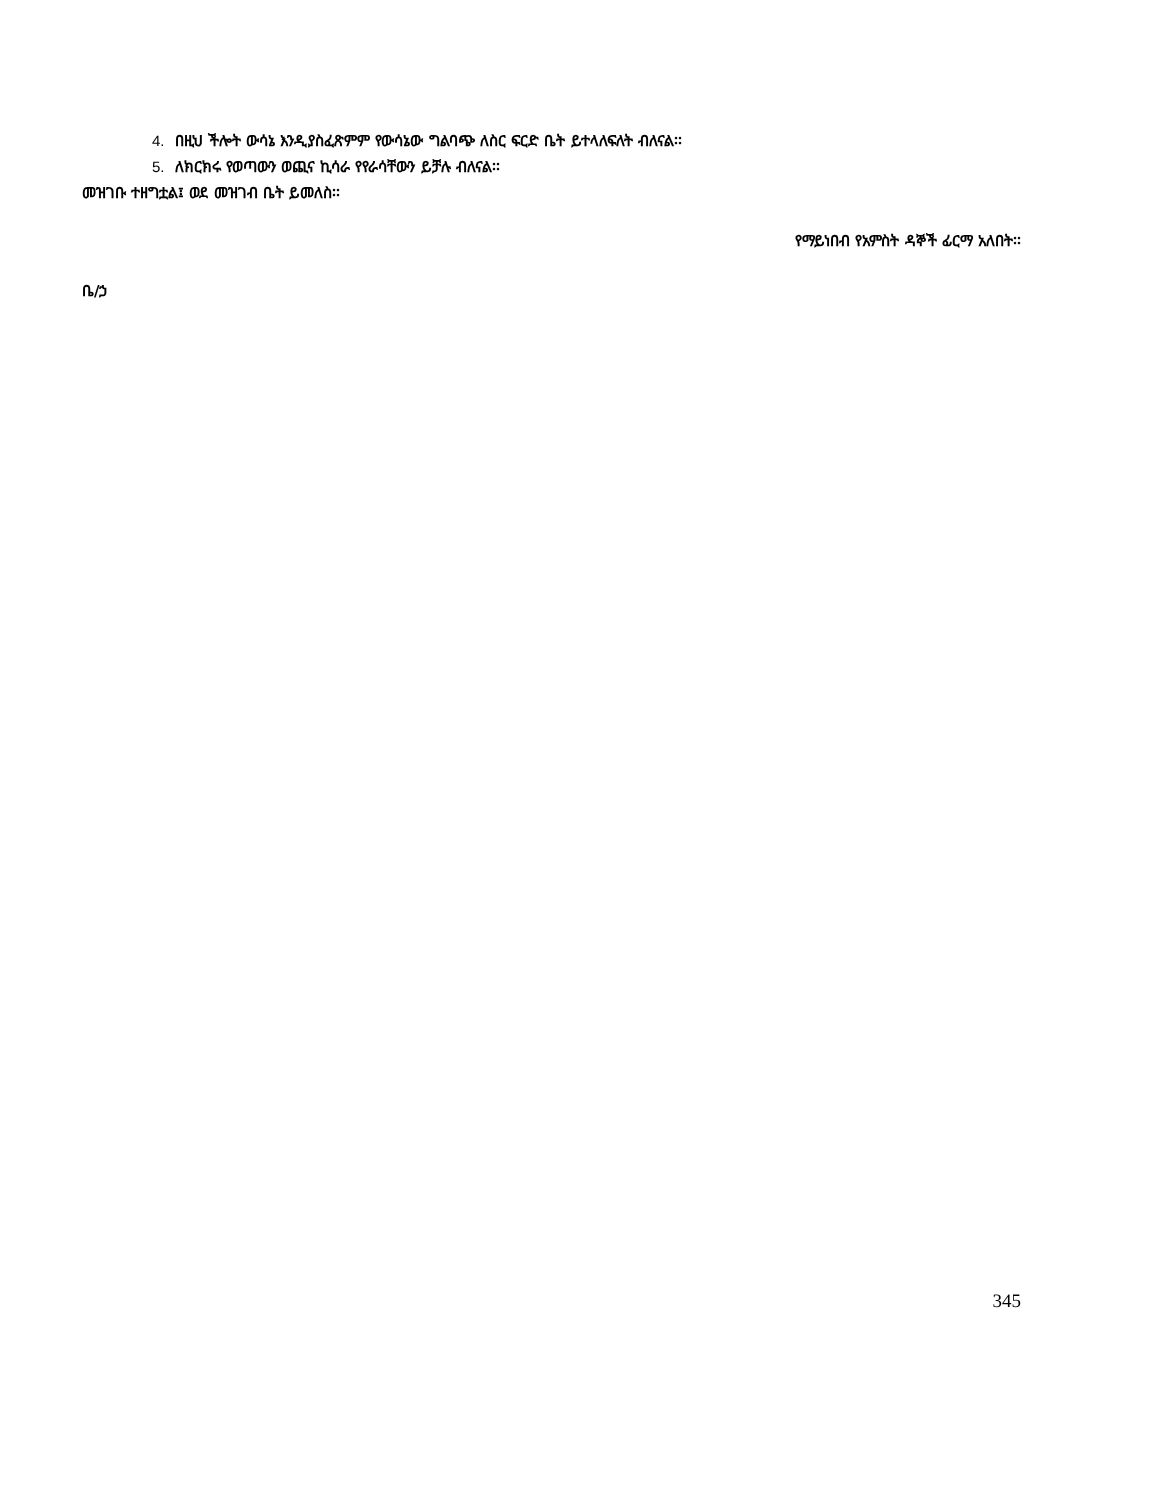4. በዚህ ችሎት ውሳኔ እንዲያስፈጽምም የውሳኔው ግልባጭ ለስር ፍርድ ቤት ይተላለፍለት ብለናል፡፡
5. ለክርክሩ የወጣውን ወጪና ኪሳራ የየራሳቸውን ይቻሉ ብለናል፡፡
መዝገቡ ተዘግቷል፤ ወደ መዝገብ ቤት ይመለስ፡፡
የማይነበብ የአምስት ዳኞች ፊርማ አለበት፡፡
ቤ/ኃ
345